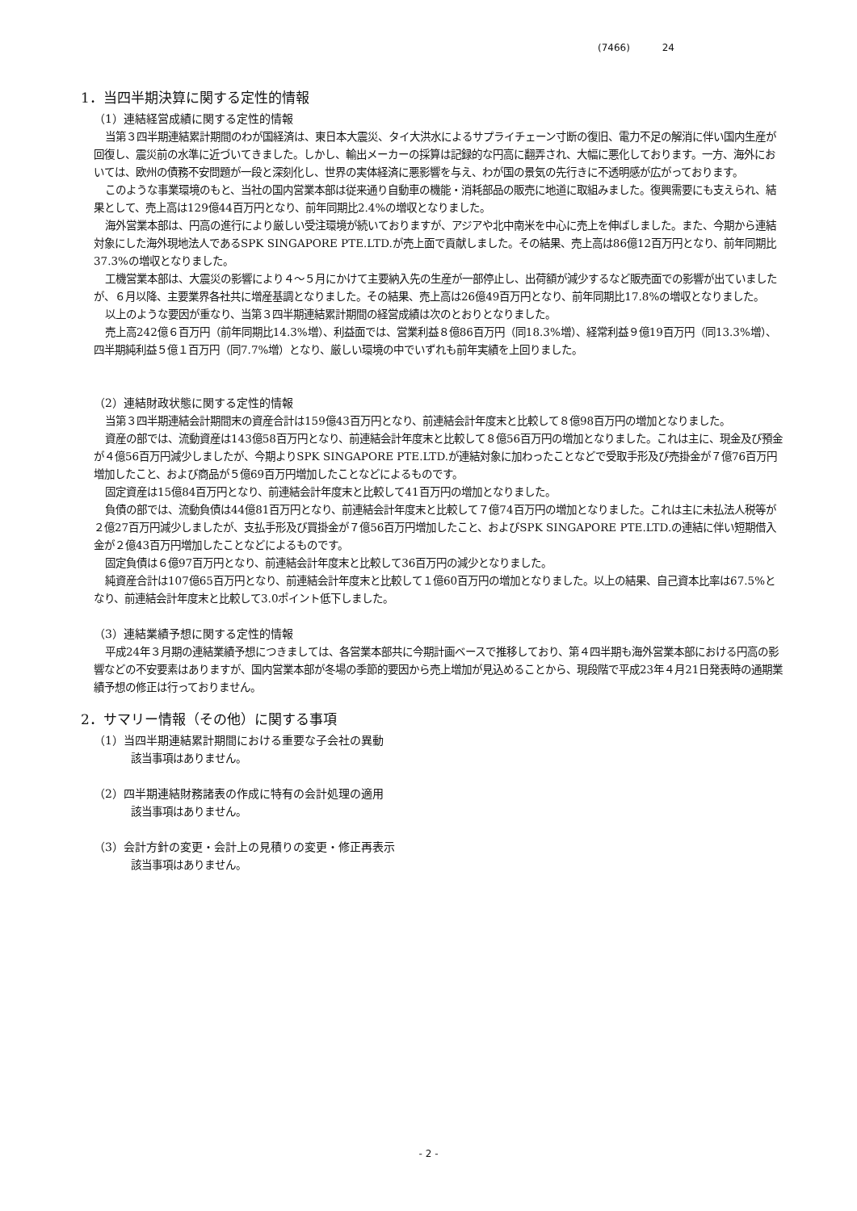(7466) 24
1．当四半期決算に関する定性的情報
（1）連結経営成績に関する定性的情報
当第３四半期連結累計期間のわが国経済は、東日本大震災、タイ大洪水によるサプライチェーン寸断の復旧、電力不足の解消に伴い国内生産が回復し、震災前の水準に近づいてきました。しかし、輸出メーカーの採算は記録的な円高に翻弄され、大幅に悪化しております。一方、海外においては、欧州の債務不安問題が一段と深刻化し、世界の実体経済に悪影響を与え、わが国の景気の先行きに不透明感が広がっております。
このような事業環境のもと、当社の国内営業本部は従来通り自動車の機能・消耗部品の販売に地道に取組みました。復興需要にも支えられ、結果として、売上高は129億44百万円となり、前年同期比2.4%の増収となりました。
海外営業本部は、円高の進行により厳しい受注環境が続いておりますが、アジアや北中南米を中心に売上を伸ばしました。また、今期から連結対象にした海外現地法人であるSPK SINGAPORE PTE.LTD.が売上面で貢献しました。その結果、売上高は86億12百万円となり、前年同期比37.3%の増収となりました。
工機営業本部は、大震災の影響により４～５月にかけて主要納入先の生産が一部停止し、出荷額が減少するなど販売面での影響が出ていましたが、６月以降、主要業界各社共に増産基調となりました。その結果、売上高は26億49百万円となり、前年同期比17.8%の増収となりました。
以上のような要因が重なり、当第３四半期連結累計期間の経営成績は次のとおりとなりました。
売上高242億６百万円（前年同期比14.3%増）、利益面では、営業利益８億86百万円（同18.3%増）、経常利益９億19百万円（同13.3%増）、四半期純利益５億１百万円（同7.7%増）となり、厳しい環境の中でいずれも前年実績を上回りました。
（2）連結財政状態に関する定性的情報
当第３四半期連結会計期間末の資産合計は159億43百万円となり、前連結会計年度末と比較して８億98百万円の増加となりました。
資産の部では、流動資産は143億58百万円となり、前連結会計年度末と比較して８億56百万円の増加となりました。これは主に、現金及び預金が４億56百万円減少しましたが、今期よりSPK SINGAPORE PTE.LTD.が連結対象に加わったことなどで受取手形及び売掛金が７億76百万円増加したこと、および商品が５億69百万円増加したことなどによるものです。
固定資産は15億84百万円となり、前連結会計年度末と比較して41百万円の増加となりました。
負債の部では、流動負債は44億81百万円となり、前連結会計年度末と比較して７億74百万円の増加となりました。これは主に未払法人税等が２億27百万円減少しましたが、支払手形及び買掛金が７億56百万円増加したこと、およびSPK SINGAPORE PTE.LTD.の連結に伴い短期借入金が２億43百万円増加したことなどによるものです。
固定負債は６億97百万円となり、前連結会計年度末と比較して36百万円の減少となりました。
純資産合計は107億65百万円となり、前連結会計年度末と比較して１億60百万円の増加となりました。以上の結果、自己資本比率は67.5%となり、前連結会計年度末と比較して3.0ポイント低下しました。
（3）連結業績予想に関する定性的情報
平成24年３月期の連結業績予想につきましては、各営業本部共に今期計画ベースで推移しており、第４四半期も海外営業本部における円高の影響などの不安要素はありますが、国内営業本部が冬場の季節的要因から売上増加が見込めることから、現段階で平成23年４月21日発表時の通期業績予想の修正は行っておりません。
2．サマリー情報（その他）に関する事項
（1）当四半期連結累計期間における重要な子会社の異動
該当事項はありません。
（2）四半期連結財務諸表の作成に特有の会計処理の適用
該当事項はありません。
（3）会計方針の変更・会計上の見積りの変更・修正再表示
該当事項はありません。
- 2 -